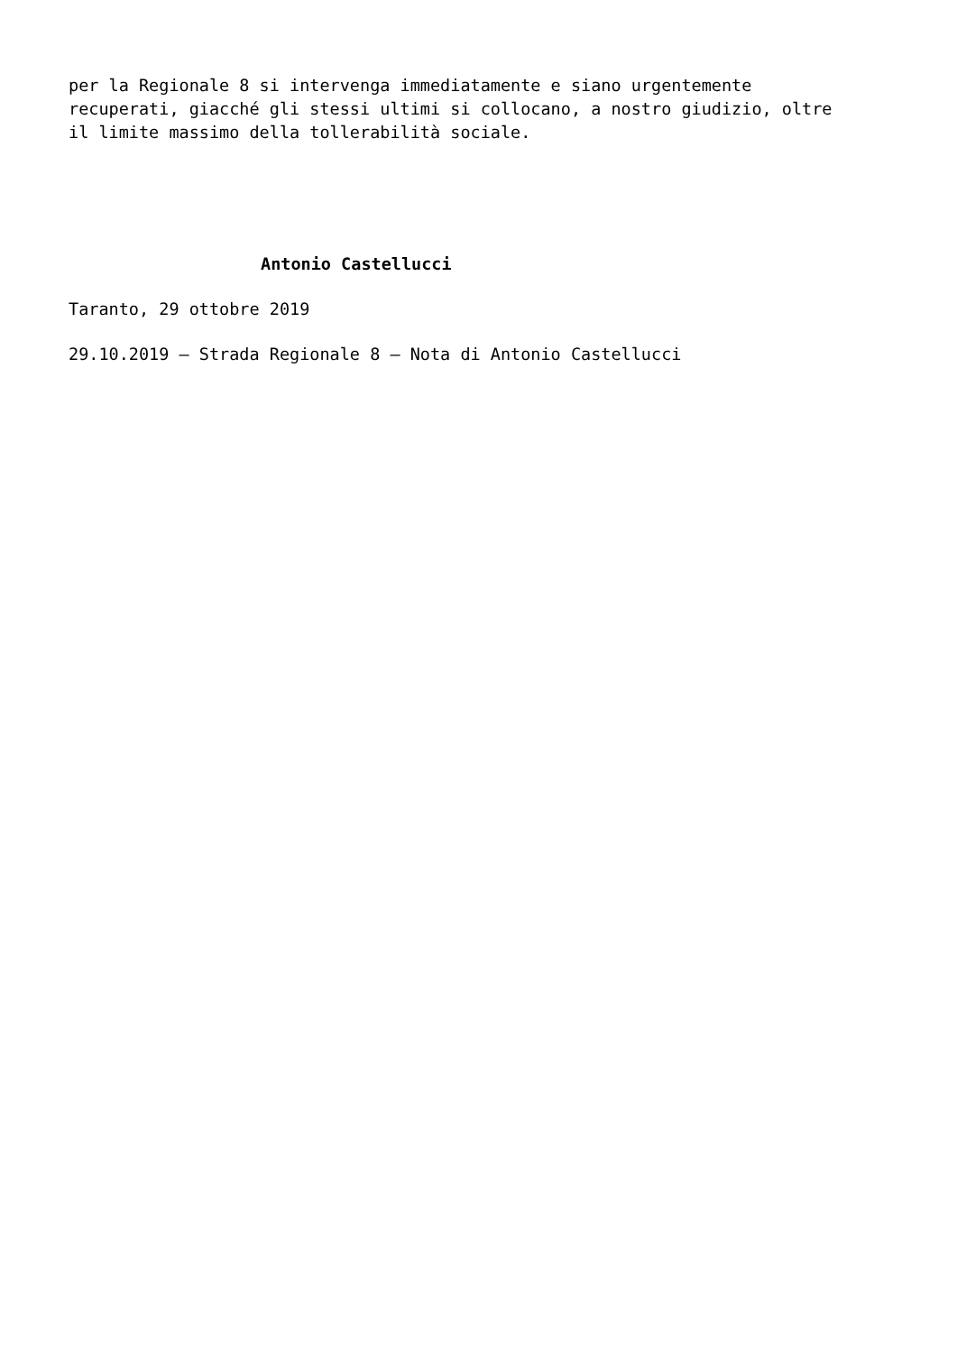per la Regionale 8 si intervenga immediatamente e siano urgentemente
recuperati, giacché gli stessi ultimi si collocano, a nostro giudizio, oltre
il limite massimo della tollerabilità sociale.
Antonio Castellucci
Taranto, 29 ottobre 2019
29.10.2019 – Strada Regionale 8 – Nota di Antonio Castellucci